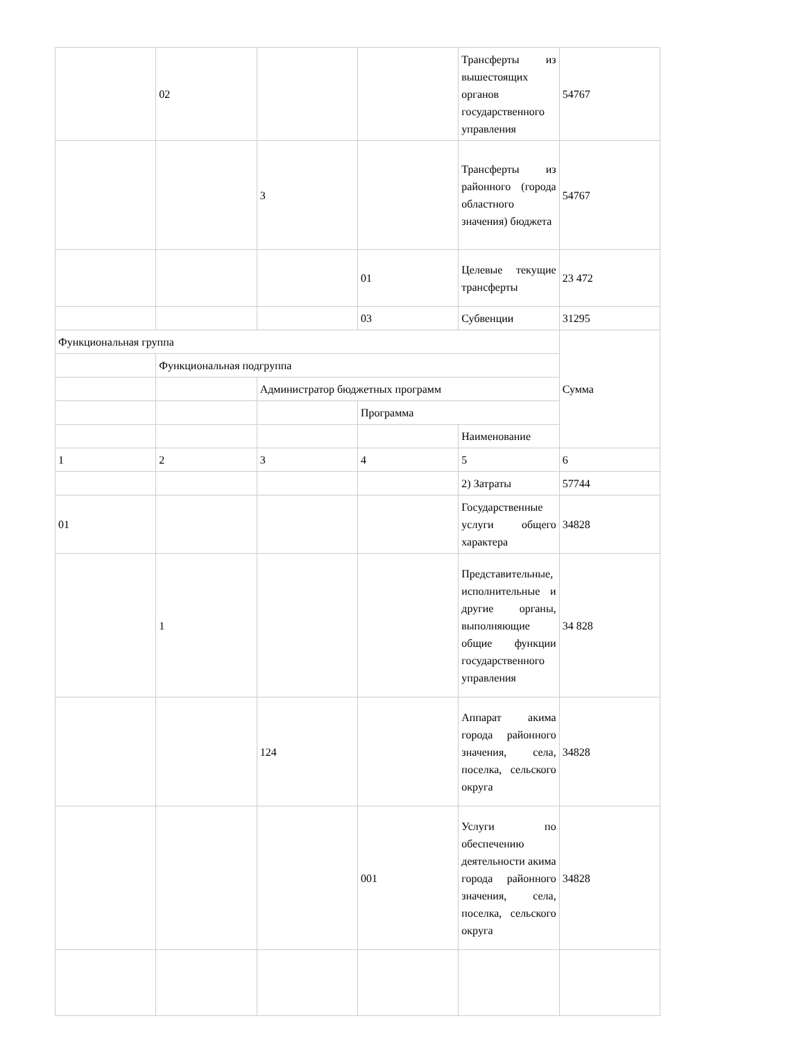| | 02 | | | Трансферты из вышестоящих органов государственного управления | 54767 |
| | | 3 | | Трансферты из районного (города областного значения) бюджета | 54767 |
| | | | 01 | Целевые текущие трансферты | 23 472 |
| | | | 03 | Субвенции | 31295 |
| Функциональная группа | | | | | Сумма |
| | Функциональная подгруппа | | | | |
| | | Администратор бюджетных программ | | | |
| | | | Программа | | |
| | | | | Наименование | |
| 1 | 2 | 3 | 4 | 5 | 6 |
| | | | | 2) Затраты | 57744 |
| 01 | | | | Государственные услуги общего характера | 34828 |
| | 1 | | | Представительные, исполнительные и другие органы, выполняющие общие функции государственного управления | 34 828 |
| | | 124 | | Аппарат акима города районного значения, села, поселка, сельского округа | 34828 |
| | | | 001 | Услуги по обеспечению деятельности акима города районного значения, села, поселка, сельского округа | 34828 |